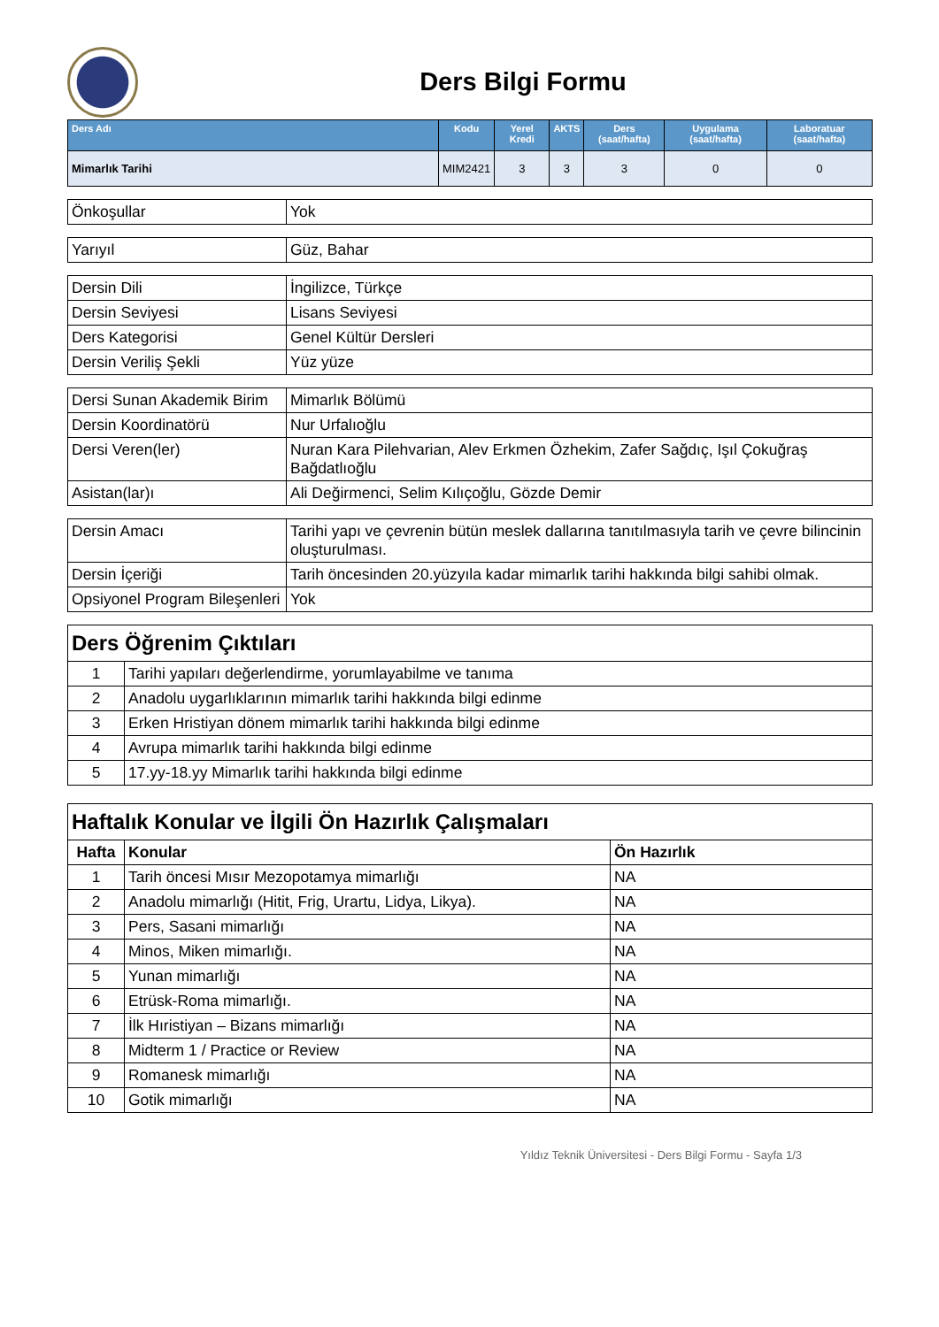Ders Bilgi Formu
| Ders Adı | Kodu | Yerel Kredi | AKTS | Ders (saat/hafta) | Uygulama (saat/hafta) | Laboratuar (saat/hafta) |
| --- | --- | --- | --- | --- | --- | --- |
| Mimarlık Tarihi | MIM2421 | 3 | 3 | 3 | 0 | 0 |
| Önkoşullar | Yok |
| Yarıyıl | Güz, Bahar |
| Dersin Dili | İngilizce, Türkçe |
| Dersin Seviyesi | Lisans Seviyesi |
| Ders Kategorisi | Genel Kültür Dersleri |
| Dersin Veriliş Şekli | Yüz yüze |
| Dersi Sunan Akademik Birim | Mimarlık Bölümü |
| Dersin Koordinatörü | Nur Urfalıoğlu |
| Dersi Veren(ler) | Nuran Kara Pilehvarian, Alev Erkmen Özhekim, Zafer Sağdıç, Işıl Çokuğraş Bağdatlıoğlu |
| Asistan(lar)ı | Ali Değirmenci, Selim Kılıçoğlu, Gözde Demir |
| Dersin Amacı | Tarihi yapı ve çevrenin bütün meslek dallarına tanıtılmasıyla tarih ve çevre bilincinin oluşturulması. |
| Dersin İçeriği | Tarih öncesinden 20.yüzyıla kadar mimarlık tarihi hakkında bilgi sahibi olmak. |
| Opsiyonel Program Bileşenleri | Yok |
| Ders Öğrenim Çıktıları | |
| 1 | Tarihi yapıları değerlendirme, yorumlayabilme ve tanıma |
| 2 | Anadolu uygarlıklarının mimarlık tarihi hakkında bilgi edinme |
| 3 | Erken Hristiyan dönem mimarlık tarihi hakkında bilgi edinme |
| 4 | Avrupa mimarlık tarihi hakkında bilgi edinme |
| 5 | 17.yy-18.yy Mimarlık tarihi hakkında bilgi edinme |
| Haftalık Konular ve İlgili Ön Hazırlık Çalışmaları | | |
| Hafta | Konular | Ön Hazırlık |
| 1 | Tarih öncesi Mısır Mezopotamya mimarlığı | NA |
| 2 | Anadolu mimarlığı (Hitit, Frig, Urartu, Lidya, Likya). | NA |
| 3 | Pers, Sasani mimarlığı | NA |
| 4 | Minos, Miken mimarlığı. | NA |
| 5 | Yunan mimarlığı | NA |
| 6 | Etrüsk-Roma mimarlığı. | NA |
| 7 | İlk Hıristiyan – Bizans mimarlığı | NA |
| 8 | Midterm 1 / Practice or Review | NA |
| 9 | Romanesk mimarlığı | NA |
| 10 | Gotik mimarlığı | NA |
Yıldız Teknik Üniversitesi - Ders Bilgi Formu - Sayfa 1/3